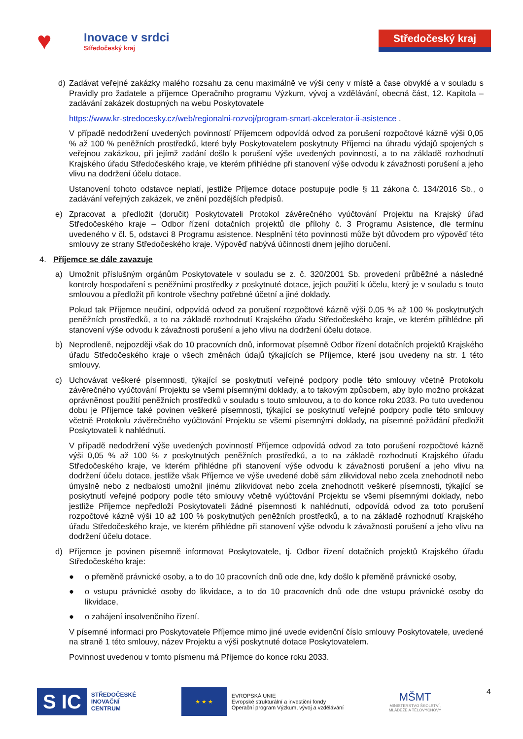♥
Inovace v srdci
Středočeský kraj
Středočeský kraj
d) Zadávat veřejné zakázky malého rozsahu za cenu maximálně ve výši ceny v místě a čase obvyklé a v souladu s Pravidly pro žadatele a příjemce Operačního programu Výzkum, vývoj a vzdělávání, obecná část, 12. Kapitola – zadávání zakázek dostupných na webu Poskytovatele
https://www.kr-stredocesky.cz/web/regionalni-rozvoj/program-smart-akcelerator-ii-asistence .
V případě nedodržení uvedených povinností Příjemcem odpovídá odvod za porušení rozpočtové kázně výši 0,05 % až 100 % peněžních prostředků, které byly Poskytovatelem poskytnuty Příjemci na úhradu výdajů spojených s veřejnou zakázkou, při jejímž zadání došlo k porušení výše uvedených povinností, a to na základě rozhodnutí Krajského úřadu Středočeského kraje, ve kterém přihlédne při stanovení výše odvodu k závažnosti porušení a jeho vlivu na dodržení účelu dotace.
Ustanovení tohoto odstavce neplatí, jestliže Příjemce dotace postupuje podle § 11 zákona č. 134/2016 Sb., o zadávání veřejných zakázek, ve znění pozdějších předpisů.
e) Zpracovat a předložit (doručit) Poskytovateli Protokol závěrečného vyúčtování Projektu na Krajský úřad Středočeského kraje – Odbor řízení dotačních projektů dle přílohy č. 3 Programu Asistence, dle termínu uvedeného v čl. 5, odstavci 8 Programu asistence. Nesplnění této povinnosti může být důvodem pro výpověď této smlouvy ze strany Středočeského kraje. Výpověď nabývá účinnosti dnem jejího doručení.
4. Příjemce se dále zavazuje
a) Umožnit příslušným orgánům Poskytovatele v souladu se z. č. 320/2001 Sb. provedení průběžné a následné kontroly hospodaření s peněžními prostředky z poskytnuté dotace, jejich použití k účelu, který je v souladu s touto smlouvou a předložit při kontrole všechny potřebné účetní a jiné doklady.
Pokud tak Příjemce neučiní, odpovídá odvod za porušení rozpočtové kázně výši 0,05 % až 100 % poskytnutých peněžních prostředků, a to na základě rozhodnutí Krajského úřadu Středočeského kraje, ve kterém přihlédne při stanovení výše odvodu k závažnosti porušení a jeho vlivu na dodržení účelu dotace.
b) Neprodleně, nejpozději však do 10 pracovních dnů, informovat písemně Odbor řízení dotačních projektů Krajského úřadu Středočeského kraje o všech změnách údajů týkajících se Příjemce, které jsou uvedeny na str. 1 této smlouvy.
c) Uchovávat veškeré písemnosti, týkající se poskytnutí veřejné podpory podle této smlouvy včetně Protokolu závěrečného vyúčtování Projektu se všemi písemnými doklady, a to takovým způsobem, aby bylo možno prokázat oprávněnost použití peněžních prostředků v souladu s touto smlouvou, a to do konce roku 2033. Po tuto uvedenou dobu je Příjemce také povinen veškeré písemnosti, týkající se poskytnutí veřejné podpory podle této smlouvy včetně Protokolu závěrečného vyúčtování Projektu se všemi písemnými doklady, na písemné požádání předložit Poskytovateli k nahlédnutí.
V případě nedodržení výše uvedených povinností Příjemce odpovídá odvod za toto porušení rozpočtové kázně výši 0,05 % až 100 % z poskytnutých peněžních prostředků, a to na základě rozhodnutí Krajského úřadu Středočeského kraje, ve kterém přihlédne při stanovení výše odvodu k závažnosti porušení a jeho vlivu na dodržení účelu dotace, jestliže však Příjemce ve výše uvedené době sám zlikvidoval nebo zcela znehodnotil nebo úmyslně nebo z nedbalosti umožnil jinému zlikvidovat nebo zcela znehodnotit veškeré písemnosti, týkající se poskytnutí veřejné podpory podle této smlouvy včetně vyúčtování Projektu se všemi písemnými doklady, nebo jestliže Příjemce nepředloží Poskytovateli žádné písemnosti k nahlédnutí, odpovídá odvod za toto porušení rozpočtové kázně výši 10 až 100 % poskytnutých peněžních prostředků, a to na základě rozhodnutí Krajského úřadu Středočeského kraje, ve kterém přihlédne při stanovení výše odvodu k závažnosti porušení a jeho vlivu na dodržení účelu dotace.
d) Příjemce je povinen písemně informovat Poskytovatele, tj. Odbor řízení dotačních projektů Krajského úřadu Středočeského kraje:
● o přeměně právnické osoby, a to do 10 pracovních dnů ode dne, kdy došlo k přeměně právnické osoby,
● o vstupu právnické osoby do likvidace, a to do 10 pracovních dnů ode dne vstupu právnické osoby do likvidace,
● o zahájení insolvenčního řízení.
V písemné informaci pro Poskytovatele Příjemce mimo jiné uvede evidenční číslo smlouvy Poskytovatele, uvedené na straně 1 této smlouvy, název Projektu a výši poskytnuté dotace Poskytovatelem.
Povinnost uvedenou v tomto písmenu má Příjemce do konce roku 2033.
S IC
STŘEDOČESKÉ
INOVAČNÍ
CENTRUM
★ ★ ★
EVROPSKÁ UNIE
Evropské strukturální a investiční fondy
Operační program Výzkum, vývoj a vzdělávání
MŠMT
MINISTERSTVO ŠKOLSTVÍ,
MLÁDEŽE A TĚLOVÝCHOVY
4